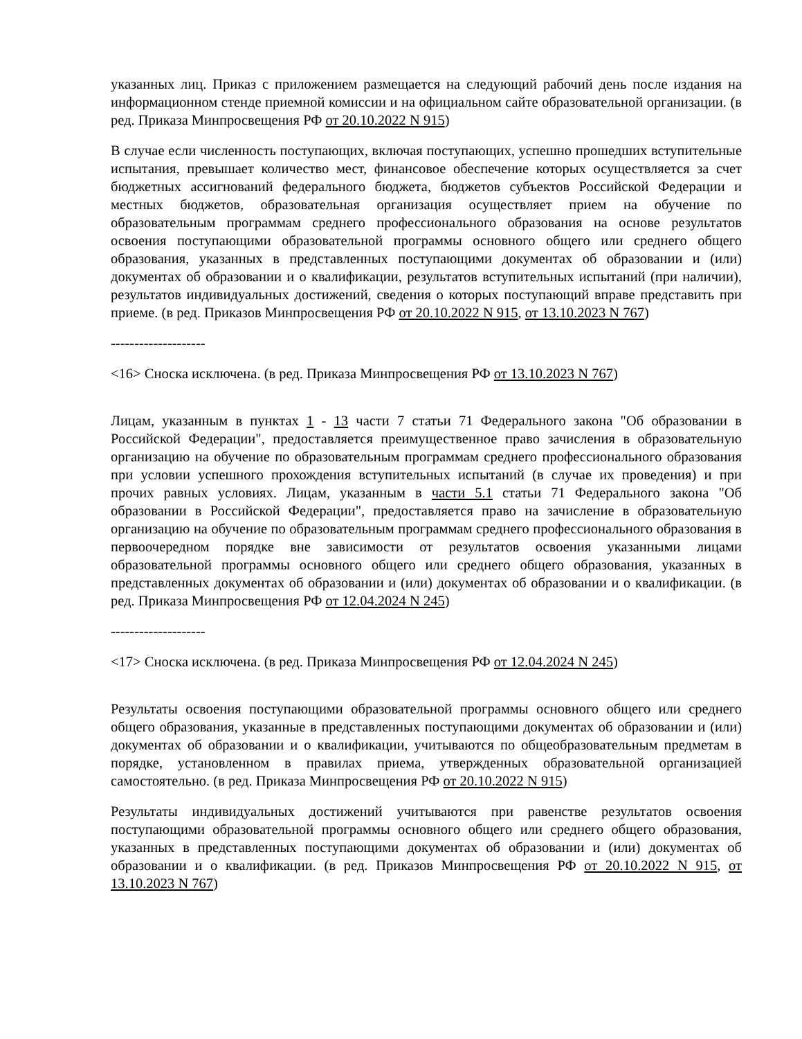указанных лиц. Приказ с приложением размещается на следующий рабочий день после издания на информационном стенде приемной комиссии и на официальном сайте образовательной организации. (в ред. Приказа Минпросвещения РФ от 20.10.2022 N 915)
В случае если численность поступающих, включая поступающих, успешно прошедших вступительные испытания, превышает количество мест, финансовое обеспечение которых осуществляется за счет бюджетных ассигнований федерального бюджета, бюджетов субъектов Российской Федерации и местных бюджетов, образовательная организация осуществляет прием на обучение по образовательным программам среднего профессионального образования на основе результатов освоения поступающими образовательной программы основного общего или среднего общего образования, указанных в представленных поступающими документах об образовании и (или) документах об образовании и о квалификации, результатов вступительных испытаний (при наличии), результатов индивидуальных достижений, сведения о которых поступающий вправе представить при приеме. (в ред. Приказов Минпросвещения РФ от 20.10.2022 N 915, от 13.10.2023 N 767)
--------------------
<16> Сноска исключена. (в ред. Приказа Минпросвещения РФ от 13.10.2023 N 767)
Лицам, указанным в пунктах 1 - 13 части 7 статьи 71 Федерального закона "Об образовании в Российской Федерации", предоставляется преимущественное право зачисления в образовательную организацию на обучение по образовательным программам среднего профессионального образования при условии успешного прохождения вступительных испытаний (в случае их проведения) и при прочих равных условиях. Лицам, указанным в части 5.1 статьи 71 Федерального закона "Об образовании в Российской Федерации", предоставляется право на зачисление в образовательную организацию на обучение по образовательным программам среднего профессионального образования в первоочередном порядке вне зависимости от результатов освоения указанными лицами образовательной программы основного общего или среднего общего образования, указанных в представленных документах об образовании и (или) документах об образовании и о квалификации. (в ред. Приказа Минпросвещения РФ от 12.04.2024 N 245)
--------------------
<17> Сноска исключена. (в ред. Приказа Минпросвещения РФ от 12.04.2024 N 245)
Результаты освоения поступающими образовательной программы основного общего или среднего общего образования, указанные в представленных поступающими документах об образовании и (или) документах об образовании и о квалификации, учитываются по общеобразовательным предметам в порядке, установленном в правилах приема, утвержденных образовательной организацией самостоятельно. (в ред. Приказа Минпросвещения РФ от 20.10.2022 N 915)
Результаты индивидуальных достижений учитываются при равенстве результатов освоения поступающими образовательной программы основного общего или среднего общего образования, указанных в представленных поступающими документах об образовании и (или) документах об образовании и о квалификации. (в ред. Приказов Минпросвещения РФ от 20.10.2022 N 915, от 13.10.2023 N 767)